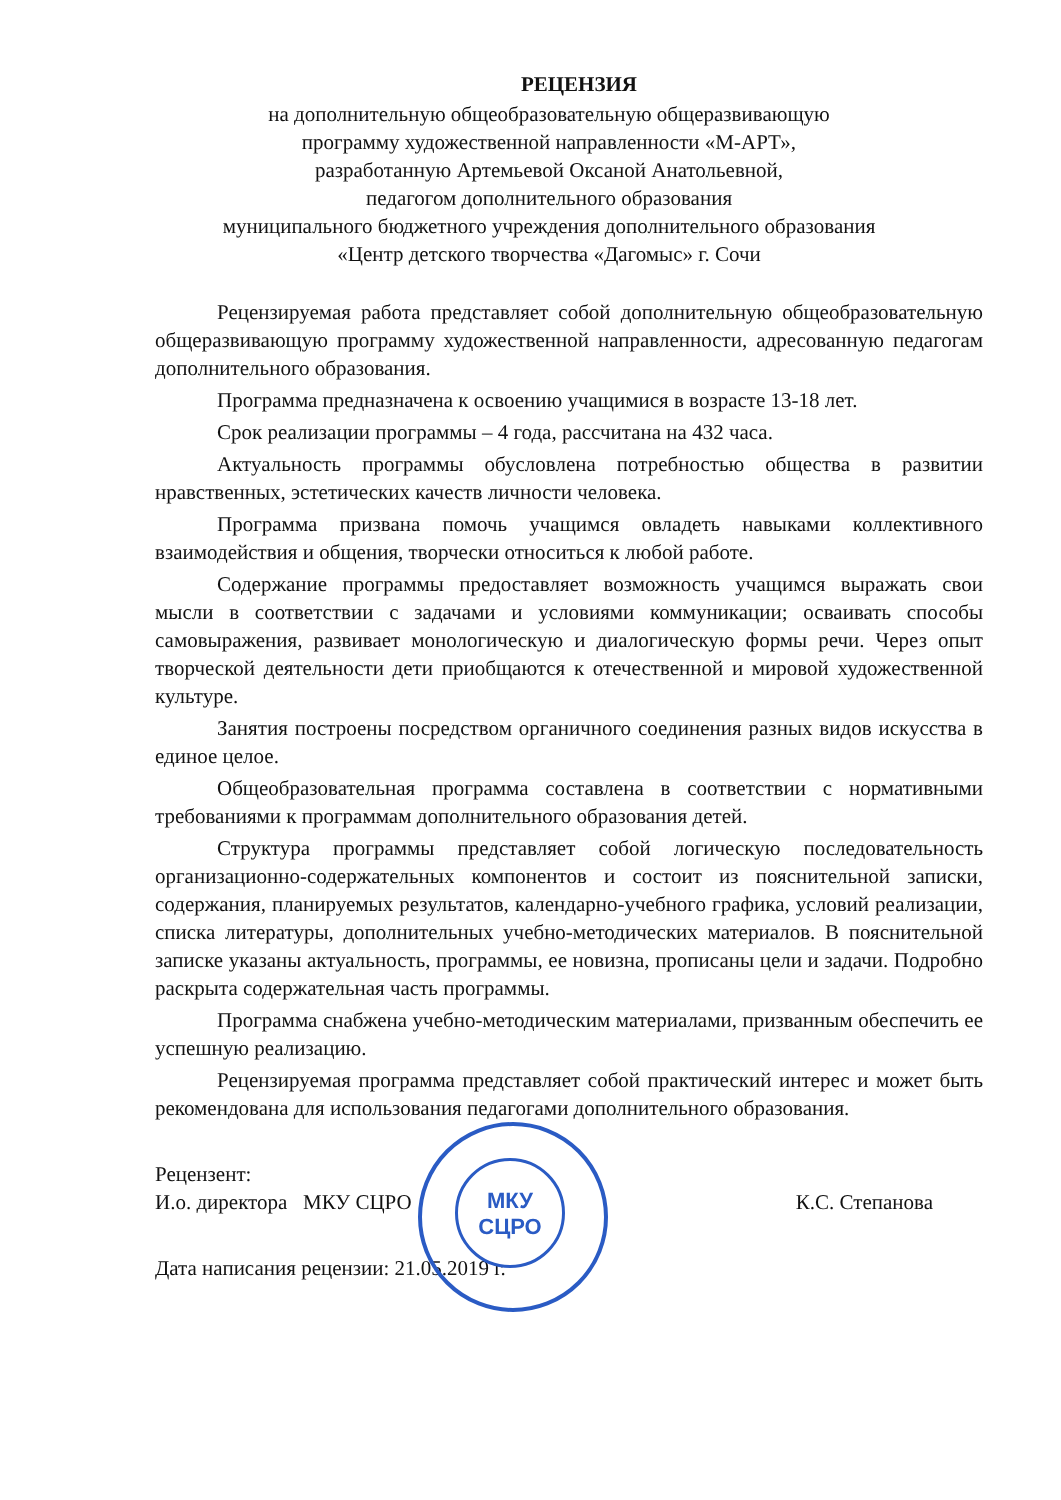РЕЦЕНЗИЯ
на дополнительную общеобразовательную общеразвивающую
программу художественной направленности «М-АРТ»,
разработанную Артемьевой Оксаной Анатольевной,
педагогом дополнительного образования
муниципального бюджетного учреждения дополнительного образования
«Центр детского творчества «Дагомыс» г. Сочи
Рецензируемая работа представляет собой дополнительную общеобразовательную общеразвивающую программу художественной направленности, адресованную педагогам дополнительного образования.
Программа предназначена к освоению учащимися в возрасте 13-18 лет.
Срок реализации программы – 4 года, рассчитана на 432 часа.
Актуальность программы обусловлена потребностью общества в развитии нравственных, эстетических качеств личности человека.
Программа призвана помочь учащимся овладеть навыками коллективного взаимодействия и общения, творчески относиться к любой работе.
Содержание программы предоставляет возможность учащимся выражать свои мысли в соответствии с задачами и условиями коммуникации; осваивать способы самовыражения, развивает монологическую и диалогическую формы речи. Через опыт творческой деятельности дети приобщаются к отечественной и мировой художественной культуре.
Занятия построены посредством органичного соединения разных видов искусства в единое целое.
Общеобразовательная программа составлена в соответствии с нормативными требованиями к программам дополнительного образования детей.
Структура программы представляет собой логическую последовательность организационно-содержательных компонентов и состоит из пояснительной записки, содержания, планируемых результатов, календарно-учебного графика, условий реализации, списка литературы, дополнительных учебно-методических материалов. В пояснительной записке указаны актуальность, программы, ее новизна, прописаны цели и задачи. Подробно раскрыта содержательная часть программы.
Программа снабжена учебно-методическим материалами, призванным обеспечить ее успешную реализацию.
Рецензируемая программа представляет собой практический интерес и может быть рекомендована для использования педагогами дополнительного образования.
Рецензент:
И.о. директора МКУ СЦРО К.С. Степанова
Дата написания рецензии: 21.05.2019 г.
МКУ
СЦРО